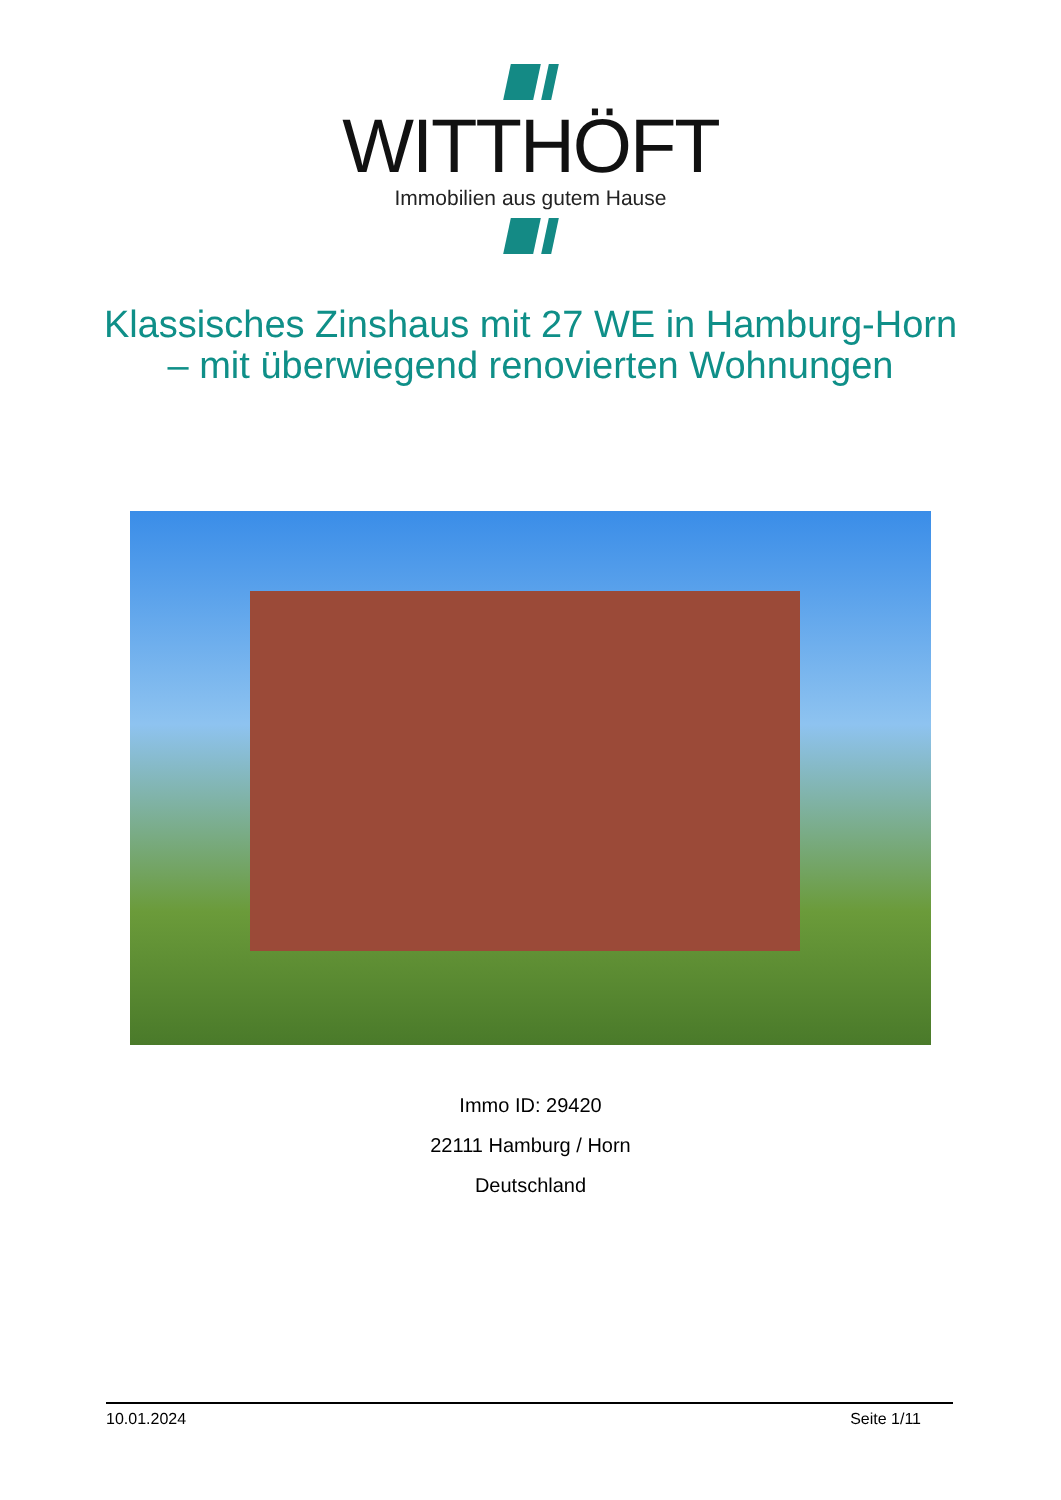WITTHÖFT
Immobilien aus gutem Hause
Klassisches Zinshaus mit 27 WE in Hamburg-Horn
– mit überwiegend renovierten Wohnungen
Immo ID: 29420
22111 Hamburg / Horn
Deutschland
10.01.2024 Seite 1/11